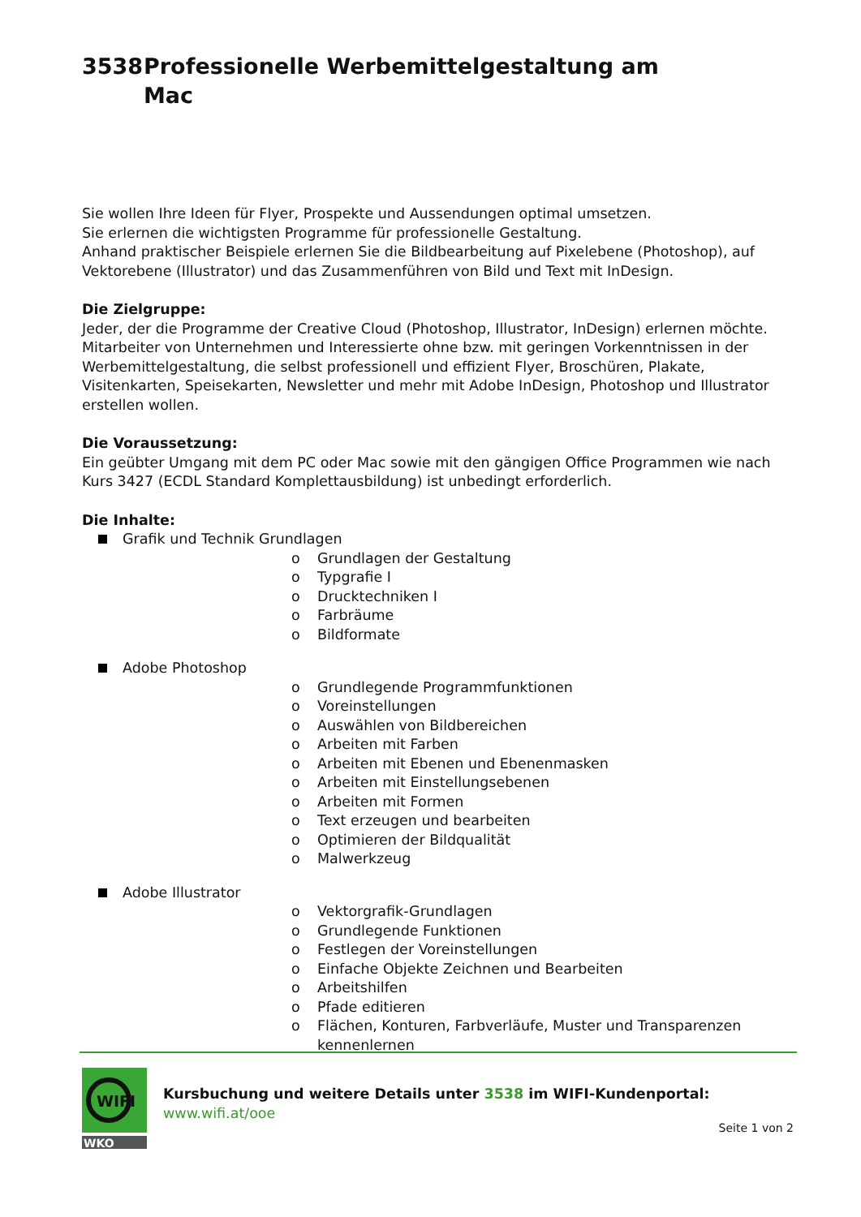3538 Professionelle Werbemittelgestaltung am
Mac
Sie wollen Ihre Ideen für Flyer, Prospekte und Aussendungen optimal umsetzen.
Sie erlernen die wichtigsten Programme für professionelle Gestaltung.
Anhand praktischer Beispiele erlernen Sie die Bildbearbeitung auf Pixelebene (Photoshop), auf Vektorebene (Illustrator) und das Zusammenführen von Bild und Text mit InDesign.
Die Zielgruppe:
Jeder, der die Programme der Creative Cloud (Photoshop, Illustrator, InDesign) erlernen möchte. Mitarbeiter von Unternehmen und Interessierte ohne bzw. mit geringen Vorkenntnissen in der Werbemittelgestaltung, die selbst professionell und effizient Flyer, Broschüren, Plakate, Visitenkarten, Speisekarten, Newsletter und mehr mit Adobe InDesign, Photoshop und Illustrator erstellen wollen.
Die Voraussetzung:
Ein geübter Umgang mit dem PC oder Mac sowie mit den gängigen Office Programmen wie nach Kurs 3427 (ECDL Standard Komplettausbildung) ist unbedingt erforderlich.
Die Inhalte:
Grafik und Technik Grundlagen
o Grundlagen der Gestaltung
o Typgrafie I
o Drucktechniken I
o Farbräume
o Bildformate
Adobe Photoshop
o Grundlegende Programmfunktionen
o Voreinstellungen
o Auswählen von Bildbereichen
o Arbeiten mit Farben
o Arbeiten mit Ebenen und Ebenenmasken
o Arbeiten mit Einstellungsebenen
o Arbeiten mit Formen
o Text erzeugen und bearbeiten
o Optimieren der Bildqualität
o Malwerkzeug
Adobe Illustrator
o Vektorgrafik-Grundlagen
o Grundlegende Funktionen
o Festlegen der Voreinstellungen
o Einfache Objekte Zeichnen und Bearbeiten
o Arbeitshilfen
o Pfade editieren
o Flächen, Konturen, Farbverläufe, Muster und Transparenzen kennenlernen
WIFI
WKO
Kursbuchung und weitere Details unter 3538 im WIFI-Kundenportal:
www.wifi.at/ooe
Seite 1 von 2